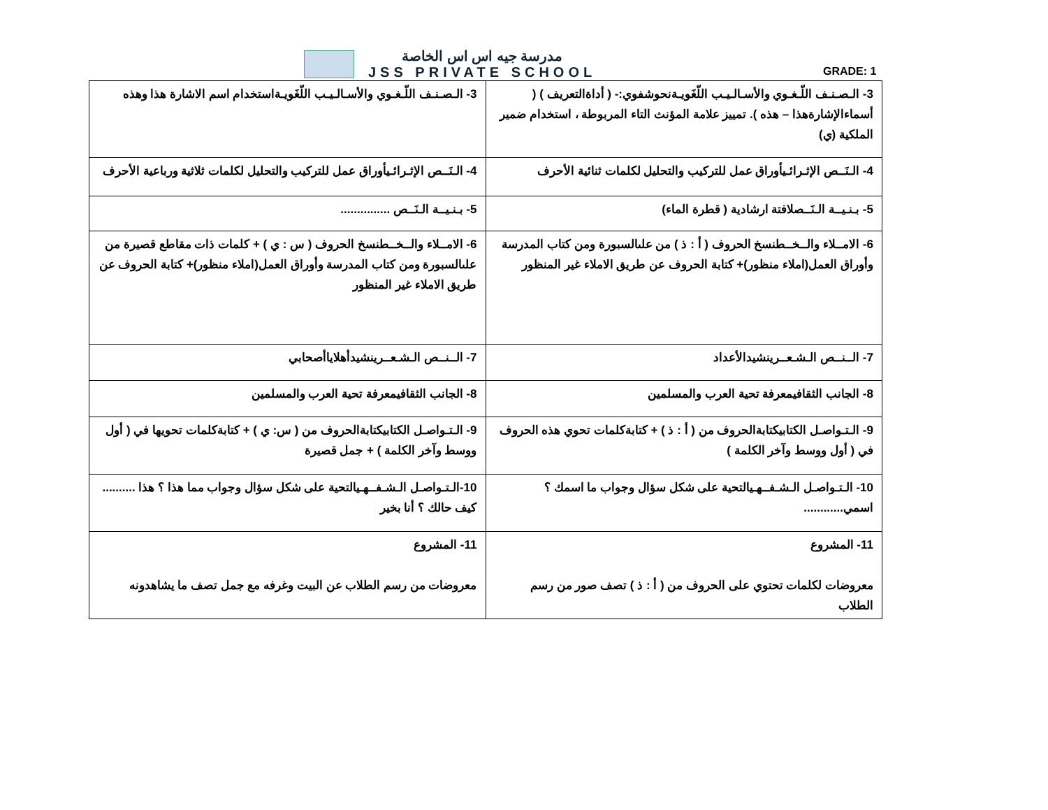مدرسة جيه اس اس الخاصة
JSS PRIVATE SCHOOL
GRADE: 1
| 3- الـصـنـف اللّـغـوي والأسـالـيـب اللّغَويـةنحوشفوي:- ( أداةالتعريف ) ( أسماءالإشارةهذا – هذه ). تمييز علامة المؤنث التاء المربوطة ، استخدام ضمير الملكية (ي) | 3- الـصـنـف اللّـغـوي والأسـالـيـب اللّغَويـةاستخدام اسم الاشارة هذا وهذه |
| 4- الـنَــص الإثـرائـيأوراق عمل للتركيب والتحليل لكلمات ثنائية الأحرف | 4- الـنَــص الإثـرائـيأوراق عمل للتركيب والتحليل لكلمات ثلاثية ورباعية الأحرف |
| 5- بـنـيــة الـنَــصلافتة ارشادية ( قطرة الماء) | 5- بـنـيــة الـنَــص ............... |
| 6- الامــلاء والــخــطنسخ الحروف ( أ : ذ ) من علىالسبورة ومن كتاب المدرسة وأوراق العمل(املاء منظور)+ كتابة الحروف عن طريق الاملاء غير المنظور | 6- الامــلاء والــخــطنسخ الحروف ( س : ي ) + كلمات ذات مقاطع قصيرة من علىالسبورة ومن كتاب المدرسة وأوراق العمل(املاء منظور)+ كتابة الحروف عن طريق الاملاء غير المنظور |
| 7- الــنــص الـشـعــرينشيدالأعداد | 7- الــنــص الـشـعــرينشيدأهلاياأصحابي |
| 8- الجانب الثقافيمعرفة تحية العرب والمسلمين | 8- الجانب الثقافيمعرفة تحية العرب والمسلمين |
| 9- الـتـواصـل الكتابيكتابةالحروف من ( أ : ذ ) + كتابةكلمات تحوي هذه الحروف في ( أول ووسط وآخر الكلمة ) | 9- الـتـواصـل الكتابيكتابةالحروف من ( س: ي ) + كتابةكلمات تحويها في ( أول ووسط وآخر الكلمة ) + جمل قصيرة |
| 10- الـتـواصـل الـشـفــهـيالتحية على شكل سؤال وجواب ما اسمك ؟ اسمي............ | 10-الـتـواصـل الـشـفــهـيالتحية على شكل سؤال وجواب مما هذا ؟ هذا .......... كيف حالك ؟ أنا بخير |
| 11- المشروع معروضات لكلمات تحتوي على الحروف من ( أ : ذ ) تصف صور من رسم الطلاب | 11- المشروع معروضات من رسم الطلاب عن البيت وغرفه مع جمل تصف ما يشاهدونه |